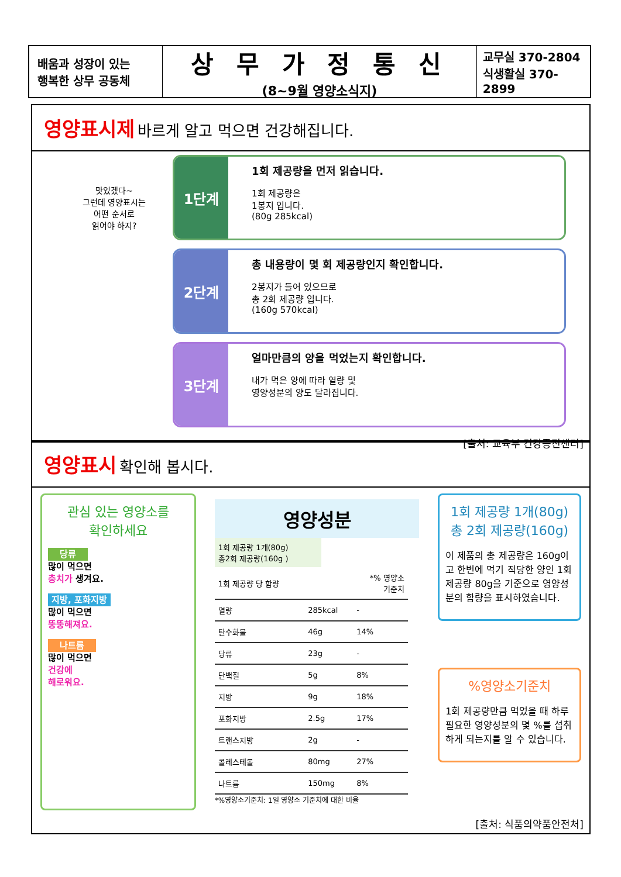배움과 성장이 있는
행복한 상무 공동체
상 무 가 정 통 신
(8~9월 영양소식지)
교무실 370-2804
식생활실 370-2899
영양표시제 바르게 알고 먹으면 건강해집니다.
맛있겠다~
그런데 영양표시는
어떤 순서로
읽어야 하지?
1단계
1회 제공량을 먼저 읽습니다.
1회 제공량은
1봉지 입니다.
(80g 285kcal)
2단계
총 내용량이 몇 회 제공량인지 확인합니다.
2봉지가 들어 있으므로
총 2회 제공량 입니다.
(160g 570kcal)
3단계
얼마만큼의 양을 먹었는지 확인합니다.
내가 먹은 양에 따라 열량 및
영양성분의 양도 달라집니다.
[출처: 교육부 건강증진센터]
영양표시 확인해 봅시다.
관심 있는 영양소를
확인하세요
당류
많이 먹으면
충치가 생겨요.
지방, 포화지방
많이 먹으면
뚱뚱해져요.
나트륨
많이 먹으면
건강에
해로워요.
영양성분
1회 제공량 1개(80g)
총2회 제공량(160g )
| 1회 제공량 당 함량 | | *% 영양소 기준치 |
| 열량 | 285kcal | - |
| 탄수화물 | 46g | 14% |
| 당류 | 23g | - |
| 단백질 | 5g | 8% |
| 지방 | 9g | 18% |
| 포화지방 | 2.5g | 17% |
| 트랜스지방 | 2g | - |
| 콜레스테롤 | 80mg | 27% |
| 나트륨 | 150mg | 8% |
*%영양소기준치: 1일 영양소 기준치에 대한 비율
1회 제공량 1개(80g)
총 2회 제공량(160g)
이 제품의 총 제공량은 160g이고 한번에 먹기 적당한 양인 1회 제공량 80g을 기준으로 영양성분의 함량을 표시하였습니다.
%영양소기준치
1회 제공량만큼 먹었을 때 하루 필요한 영양성분의 몇 %를 섭취하게 되는지를 알 수 있습니다.
[출처: 식품의약품안전처]